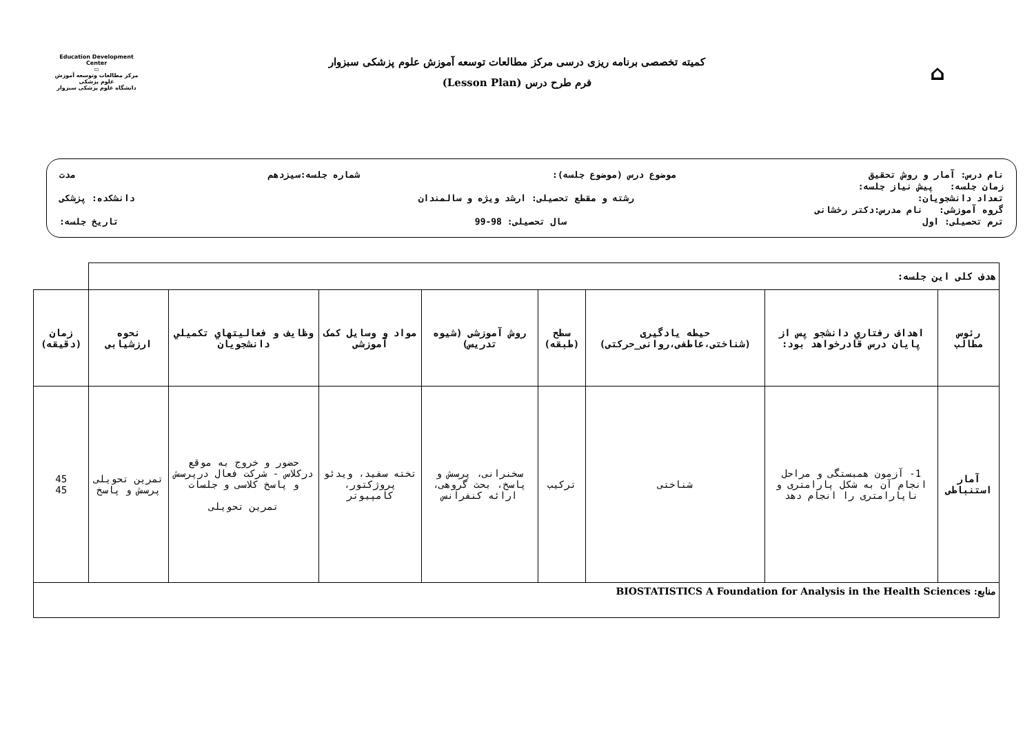Education Development Center
▭
مرکز مطالعات وتوسعه آموزش علوم پزشکی
دانشگاه علوم پزشکی سبزوار
کمیته تخصصی برنامه ریزی درسی مرکز مطالعات توسعه آموزش علوم پزشکی سبزوار
فرم طرح درس (Lesson Plan)
⌂
نام درس: آمار و روش تحقیق موضوع درس (موضوع جلسه): شماره جلسه:سیزدهم مدت
زمان جلسه: پیش نیاز جلسه:
تعداد دانشجویان: رشته و مقطع تحصیلی: ارشد ویژه و سالمندان دانشکده: پزشکی
گروه آموزشی: نام مدرس:دکتر رخشانی
ترم تحصیلی: اول سال تحصیلی: 98-99 تاریخ جلسه:
| هدف کلی این جلسه: | | | | | | | | |
| رئوس مطالب | اهداف رفتاري دانشجو پس از پايان درس قادرخواهد بود: | حیطه یادگیری (شناختی،عاطفی،روانی_حرکتی) | سطح (طبقه) | روش آموزشی (شیوه تدریس) | مواد و وسایل کمک آموزشی | وظايف و فعاليتهاي تكميلي دانشجويان | نحوه ارزشیابی | زمان (دقیقه) |
| آمار استنباطی | 1- آزمون همبستگی و مراحل انجام آن به شکل پارامتری و ناپارامتری را انجام دهد | شناختی | ترکیب | سخنرانی، پرسش و پاسخ، بحث گروهی، ارائه کنفرانس | تخته سفید، ویدئو پروژکتور، کامپیوتر | حضور و خروج به موقع درکلاس - شرکت فعال درپرسش و پاسخ کلاسی و جلسات تمرین تحویلی | تمرین تحویلی پرسش و پاسخ | 45 45 |
| منابع: BIOSTATISTICS A Foundation for Analysis in the Health Sciences | | | | | | | | |